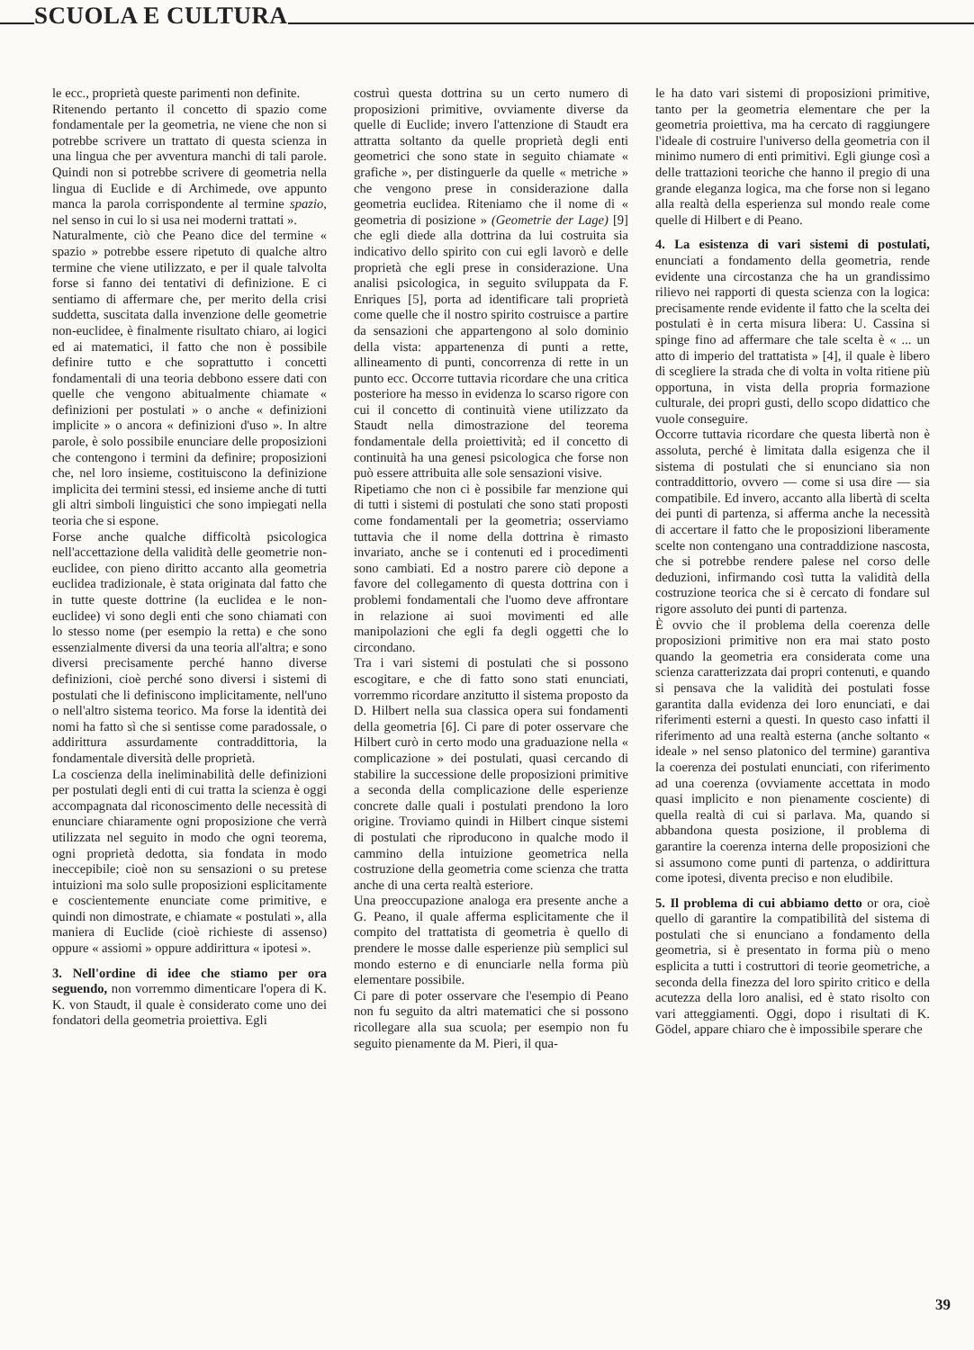SCUOLA E CULTURA
le ecc., proprietà queste parimenti non definite.
Ritenendo pertanto il concetto di spazio come fondamentale per la geometria, ne viene che non si potrebbe scrivere un trattato di questa scienza in una lingua che per avventura manchi di tali parole. Quindi non si potrebbe scrivere di geometria nella lingua di Euclide e di Archimede, ove appunto manca la parola corrispondente al termine spazio, nel senso in cui lo si usa nei moderni trattati ».
Naturalmente, ciò che Peano dice del termine « spazio » potrebbe essere ripetuto di qualche altro termine che viene utilizzato, e per il quale talvolta forse si fanno dei tentativi di definizione. E ci sentiamo di affermare che, per merito della crisi suddetta, suscitata dalla invenzione delle geometrie non-euclidee, è finalmente risultato chiaro, ai logici ed ai matematici, il fatto che non è possibile definire tutto e che soprattutto i concetti fondamentali di una teoria debbono essere dati con quelle che vengono abitualmente chiamate « definizioni per postulati » o anche « definizioni implicite » o ancora « definizioni d'uso ». In altre parole, è solo possibile enunciare delle proposizioni che contengono i termini da definire; proposizioni che, nel loro insieme, costituiscono la definizione implicita dei termini stessi, ed insieme anche di tutti gli altri simboli linguistici che sono impiegati nella teoria che si espone.
Forse anche qualche difficoltà psicologica nell'accettazione della validità delle geometrie non-euclidee, con pieno diritto accanto alla geometria euclidea tradizionale, è stata originata dal fatto che in tutte queste dottrine (la euclidea e le non-euclidee) vi sono degli enti che sono chiamati con lo stesso nome (per esempio la retta) e che sono essenzialmente diversi da una teoria all'altra; e sono diversi precisamente perché hanno diverse definizioni, cioè perché sono diversi i sistemi di postulati che li definiscono implicitamente, nell'uno o nell'altro sistema teorico. Ma forse la identità dei nomi ha fatto sì che si sentisse come paradossale, o addirittura assurdamente contraddittoria, la fondamentale diversità delle proprietà.
La coscienza della ineliminabilità delle definizioni per postulati degli enti di cui tratta la scienza è oggi accompagnata dal riconoscimento delle necessità di enunciare chiaramente ogni proposizione che verrà utilizzata nel seguito in modo che ogni teorema, ogni proprietà dedotta, sia fondata in modo ineccepibile; cioè non su sensazioni o su pretese intuizioni ma solo sulle proposizioni esplicitamente e coscientemente enunciate come primitive, e quindi non dimostrate, e chiamate « postulati », alla maniera di Euclide (cioè richieste di assenso) oppure « assiomi » oppure addirittura « ipotesi ».
3. Nell'ordine di idee che stiamo per ora seguendo, non vorremmo dimenticare l'opera di K. K. von Staudt, il quale è considerato come uno dei fondatori della geometria proiettiva. Egli
costruì questa dottrina su un certo numero di proposizioni primitive, ovviamente diverse da quelle di Euclide; invero l'attenzione di Staudt era attratta soltanto da quelle proprietà degli enti geometrici che sono state in seguito chiamate « grafiche », per distinguerle da quelle « metriche » che vengono prese in considerazione dalla geometria euclidea. Riteniamo che il nome di « geometria di posizione » (Geometrie der Lage) [9] che egli diede alla dottrina da lui costruita sia indicativo dello spirito con cui egli lavorò e delle proprietà che egli prese in considerazione. Una analisi psicologica, in seguito sviluppata da F. Enriques [5], porta ad identificare tali proprietà come quelle che il nostro spirito costruisce a partire da sensazioni che appartengono al solo dominio della vista: appartenenza di punti a rette, allineamento di punti, concorrenza di rette in un punto ecc. Occorre tuttavia ricordare che una critica posteriore ha messo in evidenza lo scarso rigore con cui il concetto di continuità viene utilizzato da Staudt nella dimostrazione del teorema fondamentale della proiettività; ed il concetto di continuità ha una genesi psicologica che forse non può essere attribuita alle sole sensazioni visive.
Ripetiamo che non ci è possibile far menzione qui di tutti i sistemi di postulati che sono stati proposti come fondamentali per la geometria; osserviamo tuttavia che il nome della dottrina è rimasto invariato, anche se i contenuti ed i procedimenti sono cambiati. Ed a nostro parere ciò depone a favore del collegamento di questa dottrina con i problemi fondamentali che l'uomo deve affrontare in relazione ai suoi movimenti ed alle manipolazioni che egli fa degli oggetti che lo circondano.
Tra i vari sistemi di postulati che si possono escogitare, e che di fatto sono stati enunciati, vorremmo ricordare anzitutto il sistema proposto da D. Hilbert nella sua classica opera sui fondamenti della geometria [6]. Ci pare di poter osservare che Hilbert curò in certo modo una graduazione nella « complicazione » dei postulati, quasi cercando di stabilire la successione delle proposizioni primitive a seconda della complicazione delle esperienze concrete dalle quali i postulati prendono la loro origine. Troviamo quindi in Hilbert cinque sistemi di postulati che riproducono in qualche modo il cammino della intuizione geometrica nella costruzione della geometria come scienza che tratta anche di una certa realtà esteriore.
Una preoccupazione analoga era presente anche a G. Peano, il quale afferma esplicitamente che il compito del trattatista di geometria è quello di prendere le mosse dalle esperienze più semplici sul mondo esterno e di enunciarle nella forma più elementare possibile.
Ci pare di poter osservare che l'esempio di Peano non fu seguito da altri matematici che si possono ricollegare alla sua scuola; per esempio non fu seguito pienamente da M. Pieri, il qua-
le ha dato vari sistemi di proposizioni primitive, tanto per la geometria elementare che per la geometria proiettiva, ma ha cercato di raggiungere l'ideale di costruire l'universo della geometria con il minimo numero di enti primitivi. Egli giunge così a delle trattazioni teoriche che hanno il pregio di una grande eleganza logica, ma che forse non si legano alla realtà della esperienza sul mondo reale come quelle di Hilbert e di Peano.
4. La esistenza di vari sistemi di postulati, enunciati a fondamento della geometria, rende evidente una circostanza che ha un grandissimo rilievo nei rapporti di questa scienza con la logica: precisamente rende evidente il fatto che la scelta dei postulati è in certa misura libera: U. Cassina si spinge fino ad affermare che tale scelta è « ... un atto di imperio del trattatista » [4], il quale è libero di scegliere la strada che di volta in volta ritiene più opportuna, in vista della propria formazione culturale, dei propri gusti, dello scopo didattico che vuole conseguire.
Occorre tuttavia ricordare che questa libertà non è assoluta, perché è limitata dalla esigenza che il sistema di postulati che si enunciano sia non contraddittorio, ovvero — come si usa dire — sia compatibile. Ed invero, accanto alla libertà di scelta dei punti di partenza, si afferma anche la necessità di accertare il fatto che le proposizioni liberamente scelte non contengano una contraddizione nascosta, che si potrebbe rendere palese nel corso delle deduzioni, infirmando così tutta la validità della costruzione teorica che si è cercato di fondare sul rigore assoluto dei punti di partenza.
È ovvio che il problema della coerenza delle proposizioni primitive non era mai stato posto quando la geometria era considerata come una scienza caratterizzata dai propri contenuti, e quando si pensava che la validità dei postulati fosse garantita dalla evidenza dei loro enunciati, e dai riferimenti esterni a questi. In questo caso infatti il riferimento ad una realtà esterna (anche soltanto « ideale » nel senso platonico del termine) garantiva la coerenza dei postulati enunciati, con riferimento ad una coerenza (ovviamente accettata in modo quasi implicito e non pienamente cosciente) di quella realtà di cui si parlava. Ma, quando si abbandona questa posizione, il problema di garantire la coerenza interna delle proposizioni che si assumono come punti di partenza, o addirittura come ipotesi, diventa preciso e non eludibile.
5. Il problema di cui abbiamo detto or ora, cioè quello di garantire la compatibilità del sistema di postulati che si enunciano a fondamento della geometria, si è presentato in forma più o meno esplicita a tutti i costruttori di teorie geometriche, a seconda della finezza del loro spirito critico e della acutezza della loro analisi, ed è stato risolto con vari atteggiamenti. Oggi, dopo i risultati di K. Gödel, appare chiaro che è impossibile sperare che
39